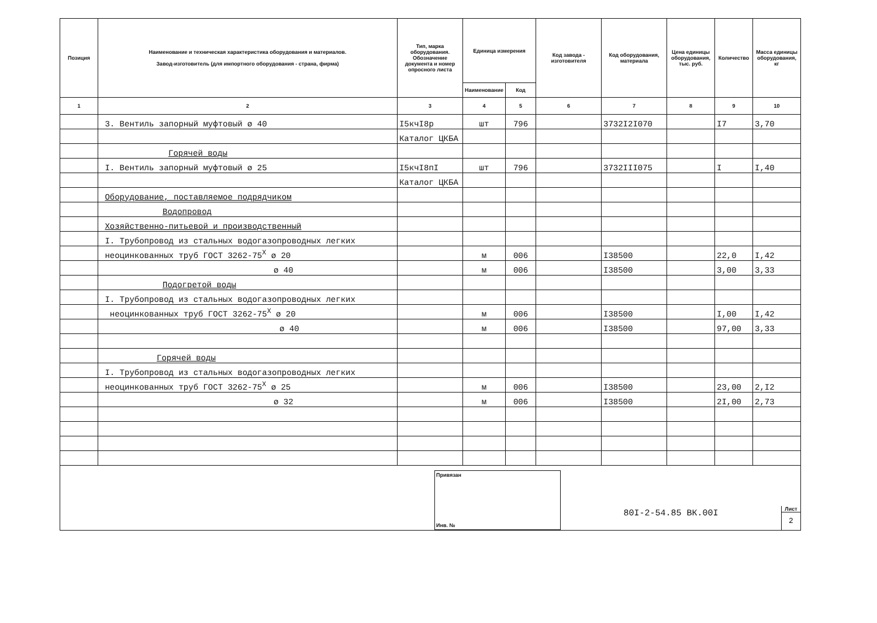| Позиция | Наименование и техническая характеристика оборудования и материалов. Завод-изготовитель (для импортного оборудования - страна, фирма) | Тип, марка оборудования. Обозначение документа и номер опросного листа | Единица измерения | | Код завода - изготовителя | Код оборудования, материала | Цена единицы оборудования, тыс. руб. | Количество | Масса единицы оборудования, кг |
| --- | --- | --- | --- | --- | --- | --- | --- | --- | --- |
| | | | Наименование | Код | | | | | |
| 1 | 2 | 3 | 4 | 5 | 6 | 7 | 8 | 9 | 10 |
| | 3. Вентиль запорный муфтовый ø 40 | I5кчI8р | шт | 796 | | 3732I2I070 | | I7 | 3,70 |
| | | Каталог ЦКБА | | | | | | | |
| | Горячей воды | | | | | | | | |
| | I. Вентиль запорный муфтовый ø 25 | I5кчI8пI | шт | 796 | | 3732III075 | | I | I,40 |
| | | Каталог ЦКБА | | | | | | | |
| | Оборудование, поставляемое подрядчиком | | | | | | | | |
| | Водопровод | | | | | | | | |
| | Хозяйственно-питьевой и производственный | | | | | | | | |
| | I. Трубопровод из стальных водогазопроводных легких | | | | | | | | |
| | неоцинкованных труб ГОСТ 3262-75<sup>Х</sup> ø 20 | | м | 006 | | I38500 | | 22,0 | I,42 |
| | ø 40 | | м | 006 | | I38500 | | 3,00 | 3,33 |
| | Подогретой воды | | | | | | | | |
| | I. Трубопровод из стальных водогазопроводных легких | | | | | | | | |
| | неоцинкованных труб ГОСТ 3262-75<sup>Х</sup> ø 20 | | м | 006 | | I38500 | | I,00 | I,42 |
| | ø 40 | | м | 006 | | I38500 | | 97,00 | 3,33 |
| | Горячей воды | | | | | | | | |
| | I. Трубопровод из стальных водогазопроводных легких | | | | | | | | |
| | неоцинкованных труб ГОСТ 3262-75<sup>Х</sup> ø 25 | | м | 006 | | I38500 | | 23,00 | 2,I2 |
| | ø 32 | | м | 006 | | I38500 | | 2I,00 | 2,73 |
Привязан
Инв. №
80I-2-54.85 ВК.00I
Лист
2